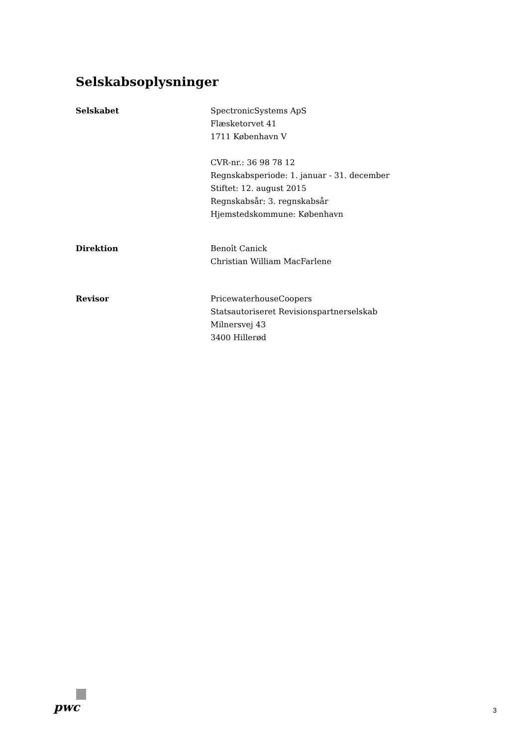Selskabsoplysninger
Selskabet SpectronicSystems ApS
Flæsketorvet 41
1711 København V
CVR-nr.: 36 98 78 12
Regnskabsperiode: 1. januar - 31. december
Stiftet: 12. august 2015
Regnskabsår: 3. regnskabsår
Hjemstedskommune: København
Direktion Benoît Canick
Christian William MacFarlene
Revisor PricewaterhouseCoopers
Statsautoriseret Revisionspartnerselskab
Milnersvej 43
3400 Hillerød
pwc
3